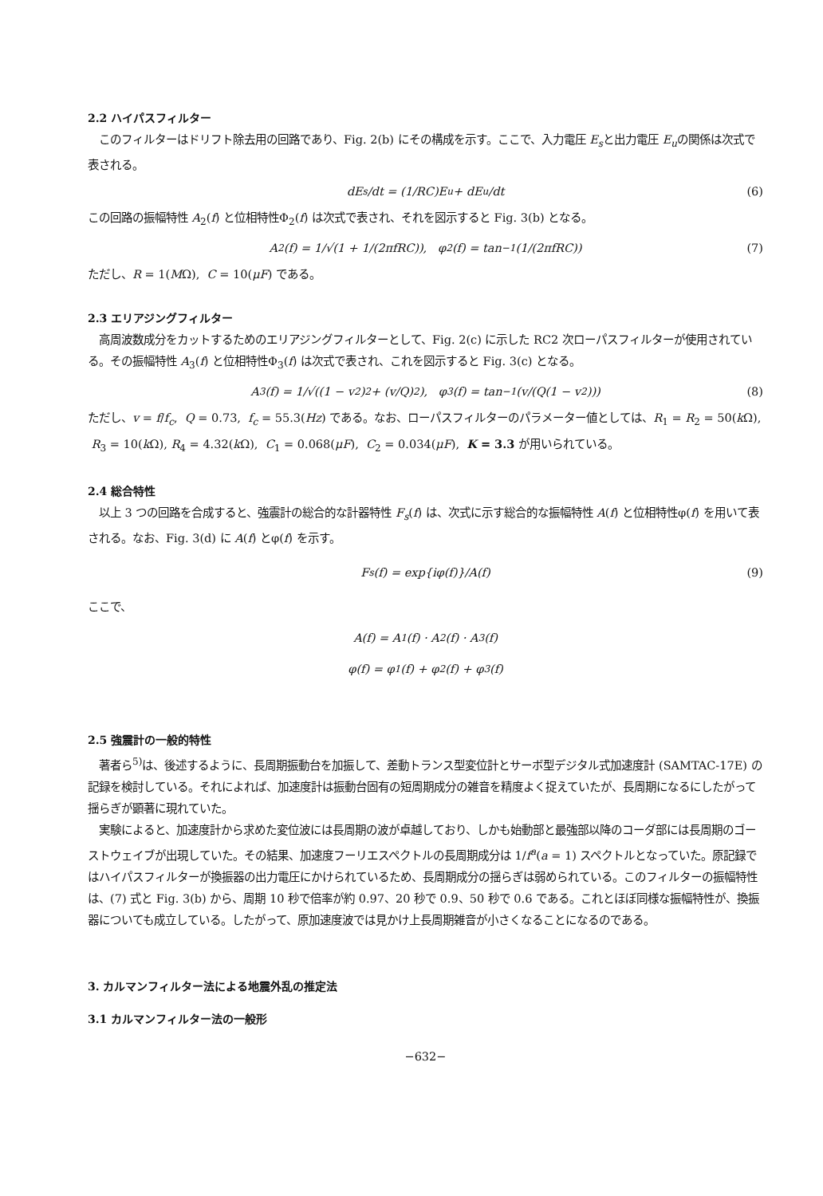2.2 ハイパスフィルター
このフィルターはドリフト除去用の回路であり、Fig. 2(b) にその構成を示す。ここで、入力電圧 E<sub>s</sub>と出力電圧 E<sub>u</sub>の関係は次式で表される。
dE<sub>s</sub>/dt = (1/RC)E<sub>u</sub> + dE<sub>u</sub>/dt (6)
この回路の振幅特性 A<sub>2</sub>(f) と位相特性Φ<sub>2</sub>(f) は次式で表され、それを図示すると Fig. 3(b) となる。
A<sub>2</sub>(f) = 1/√(1 + 1/(2πfRC)), φ<sub>2</sub>(f) = tan<sup>−1</sup>(1/(2πfRC)) (7)
ただし、R = 1(MΩ), C = 10(μF) である。
2.3 エリアジングフィルター
高周波数成分をカットするためのエリアジングフィルターとして、Fig. 2(c) に示した RC2 次ローパスフィルターが使用されている。その振幅特性 A<sub>3</sub>(f) と位相特性Φ<sub>3</sub>(f) は次式で表され、これを図示すると Fig. 3(c) となる。
A<sub>3</sub>(f) = 1/√((1 − v<sup>2</sup>)<sup>2</sup> + (v/Q)<sup>2</sup>), φ<sub>3</sub>(f) = tan<sup>−1</sup>(v/(Q(1 − v<sup>2</sup>))) (8)
ただし、v = f/f<sub>c</sub>, Q = 0.73, f<sub>c</sub> = 55.3(Hz) である。なお、ローパスフィルターのパラメーター値としては、R<sub>1</sub> = R<sub>2</sub> = 50(k Ω), R<sub>3</sub> = 10(k Ω), R<sub>4</sub> = 4.32(k Ω), C<sub>1</sub> = 0.068(μF), C<sub>2</sub> = 0.034(μF), K = 3.3 が用いられている。
2.4 総合特性
以上 3 つの回路を合成すると、強震計の総合的な計器特性 F<sub>s</sub>(f) は、次式に示す総合的な振幅特性 A(f) と位相特性φ(f) を用いて表される。なお、Fig. 3(d) に A(f) とφ(f) を示す。
F<sub>s</sub>(f) = exp{iφ(f)}/A(f) (9)
ここで、
A(f) = A<sub>1</sub>(f) · A<sub>2</sub>(f) · A<sub>3</sub>(f)
φ(f) = φ<sub>1</sub>(f) + φ<sub>2</sub>(f) + φ<sub>3</sub>(f)
2.5 強震計の一般的特性
著者ら<sup>5)</sup>は、後述するように、長周期振動台を加振して、差動トランス型変位計とサーボ型デジタル式加速度計 (SAMTAC-17E) の記録を検討している。それによれば、加速度計は振動台固有の短周期成分の雑音を精度よく捉えていたが、長周期になるにしたがって揺らぎが顕著に現れていた。
実験によると、加速度計から求めた変位波には長周期の波が卓越しており、しかも始動部と最強部以降のコーダ部には長周期のゴーストウェイブが出現していた。その結果、加速度フーリエスペクトルの長周期成分は 1/f<sup>a</sup>(a = 1) スペクトルとなっていた。原記録ではハイパスフィルターが換振器の出力電圧にかけられているため、長周期成分の揺らぎは弱められている。このフィルターの振幅特性は、(7) 式と Fig. 3(b) から、周期 10 秒で倍率が約 0.97、20 秒で 0.9、50 秒で 0.6 である。これとほぼ同様な振幅特性が、換振器についても成立している。したがって、原加速度波では見かけ上長周期雑音が小さくなることになるのである。
3. カルマンフィルター法による地震外乱の推定法
3.1 カルマンフィルター法の一般形
−632−